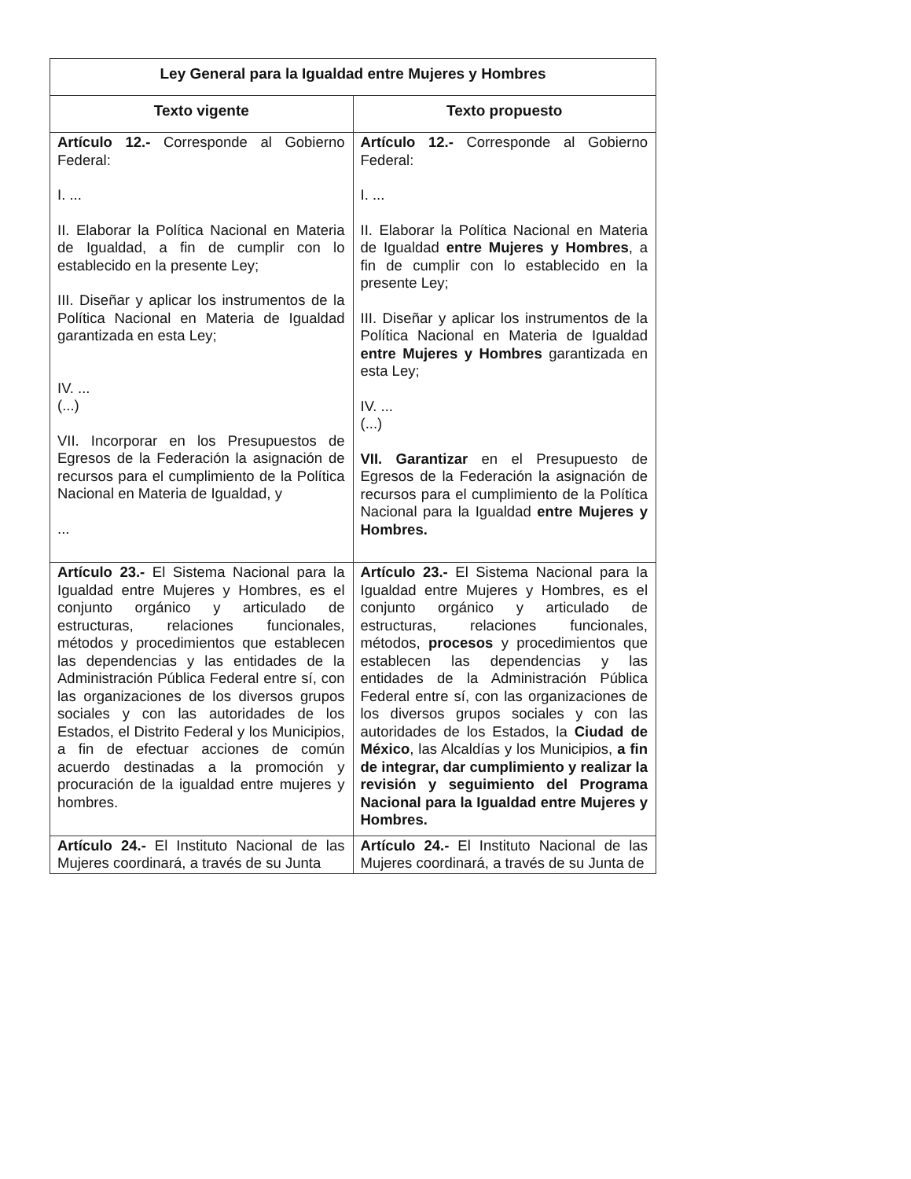| Ley General para la Igualdad entre Mujeres y Hombres | |
| --- | --- |
| Texto vigente | Texto propuesto |
| Artículo 12.- Corresponde al Gobierno Federal: I. ... II. Elaborar la Política Nacional en Materia de Igualdad, a fin de cumplir con lo establecido en la presente Ley; III. Diseñar y aplicar los instrumentos de la Política Nacional en Materia de Igualdad garantizada en esta Ley; IV. ... (...) VII. Incorporar en los Presupuestos de Egresos de la Federación la asignación de recursos para el cumplimiento de la Política Nacional en Materia de Igualdad, y ... | Artículo 12.- Corresponde al Gobierno Federal: I. ... II. Elaborar la Política Nacional en Materia de Igualdad entre Mujeres y Hombres , a fin de cumplir con lo establecido en la presente Ley; III. Diseñar y aplicar los instrumentos de la Política Nacional en Materia de Igualdad entre Mujeres y Hombres garantizada en esta Ley; IV. ... (...) VII. Garantizar en el Presupuesto de Egresos de la Federación la asignación de recursos para el cumplimiento de la Política Nacional para la Igualdad entre Mujeres y Hombres. |
| Artículo 23.- El Sistema Nacional para la Igualdad entre Mujeres y Hombres, es el conjunto orgánico y articulado de estructuras, relaciones funcionales, métodos y procedimientos que establecen las dependencias y las entidades de la Administración Pública Federal entre sí, con las organizaciones de los diversos grupos sociales y con las autoridades de los Estados, el Distrito Federal y los Municipios, a fin de efectuar acciones de común acuerdo destinadas a la promoción y procuración de la igualdad entre mujeres y hombres. | Artículo 23.- El Sistema Nacional para la Igualdad entre Mujeres y Hombres, es el conjunto orgánico y articulado de estructuras, relaciones funcionales, métodos, procesos y procedimientos que establecen las dependencias y las entidades de la Administración Pública Federal entre sí, con las organizaciones de los diversos grupos sociales y con las autoridades de los Estados, la Ciudad de México , las Alcaldías y los Municipios, a fin de integrar, dar cumplimiento y realizar la revisión y seguimiento del Programa Nacional para la Igualdad entre Mujeres y Hombres. |
| Artículo 24.- El Instituto Nacional de las Mujeres coordinará, a través de su Junta | Artículo 24.- El Instituto Nacional de las Mujeres coordinará, a través de su Junta de |